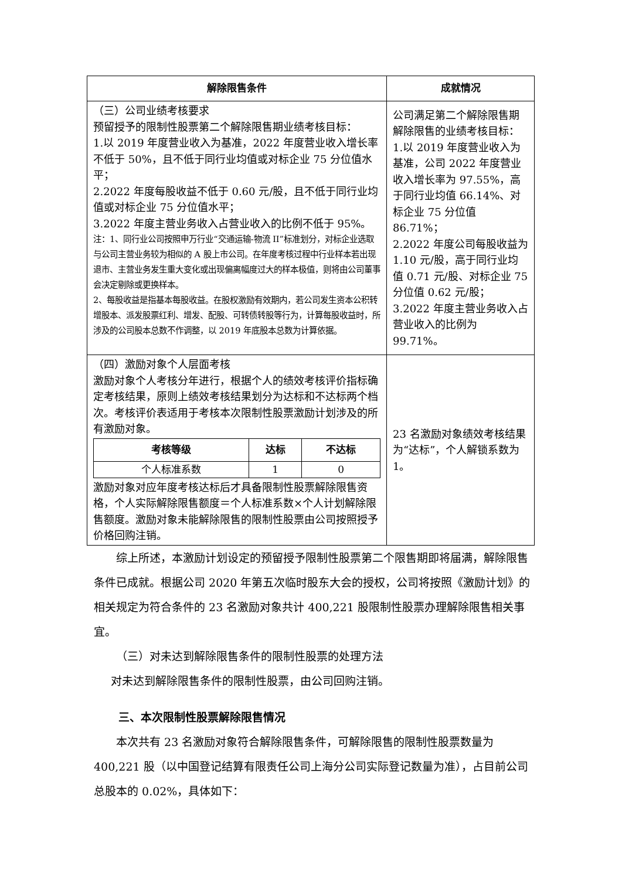| 解除限售条件 | 成就情况 |
| --- | --- |
| （三）公司业绩考核要求 预留授予的限制性股票第二个解除限售期业绩考核目标： 1.以 2019 年度营业收入为基准，2022 年度营业收入增长率不低于 50%，且不低于同行业均值或对标企业 75 分位值水平； 2.2022 年度每股收益不低于 0.60 元/股，且不低于同行业均值或对标企业 75 分位值水平； 3.2022 年度主营业务收入占营业收入的比例不低于 95%。 注：1、同行业公司按照申万行业“交通运输-物流 II”标准划分，对标企业选取与公司主营业务较为相似的 A 股上市公司。在年度考核过程中行业样本若出现退市、主营业务发生重大变化或出现偏离幅度过大的样本极值，则将由公司董事会决定剔除或更换样本。 2、每股收益是指基本每股收益。在股权激励有效期内，若公司发生资本公积转增股本、派发股票红利、增发、配股、可转债转股等行为，计算每股收益时，所涉及的公司股本总数不作调整，以 2019 年底股本总数为计算依据。 | 公司满足第二个解除限售期解除限售的业绩考核目标： 1.以 2019 年度营业收入为基准，公司 2022 年度营业收入增长率为 97.55%，高于同行业均值 66.14%、对标企业 75 分位值 86.71%； 2.2022 年度公司每股收益为 1.10 元/股，高于同行业均值 0.71 元/股、对标企业 75 分位值 0.62 元/股； 3.2022 年度主营业务收入占营业收入的比例为 99.71%。 |
| （四）激励对象个人层面考核 激励对象个人考核分年进行，根据个人的绩效考核评价指标确定考核结果，原则上绩效考核结果划分为达标和不达标两个档次。考核评价表适用于考核本次限制性股票激励计划涉及的所有激励对象。 / 考核等级 / 达标 / 不达标 / / --- / --- / --- / / 个人标准系数 / 1 / 0 / 激励对象对应年度考核达标后才具备限制性股票解除限售资格，个人实际解除限售额度＝个人标准系数×个人计划解除限售额度。激励对象未能解除限售的限制性股票由公司按照授予价格回购注销。 | 23 名激励对象绩效考核结果为“达标”，个人解锁系数为 1。 |
综上所述，本激励计划设定的预留授予限制性股票第二个限售期即将届满，解除限售条件已成就。根据公司 2020 年第五次临时股东大会的授权，公司将按照《激励计划》的相关规定为符合条件的 23 名激励对象共计 400,221 股限制性股票办理解除限售相关事宜。
（三）对未达到解除限售条件的限制性股票的处理方法
对未达到解除限售条件的限制性股票，由公司回购注销。
三、本次限制性股票解除限售情况
本次共有 23 名激励对象符合解除限售条件，可解除限售的限制性股票数量为 400,221 股（以中国登记结算有限责任公司上海分公司实际登记数量为准），占目前公司总股本的 0.02%，具体如下：